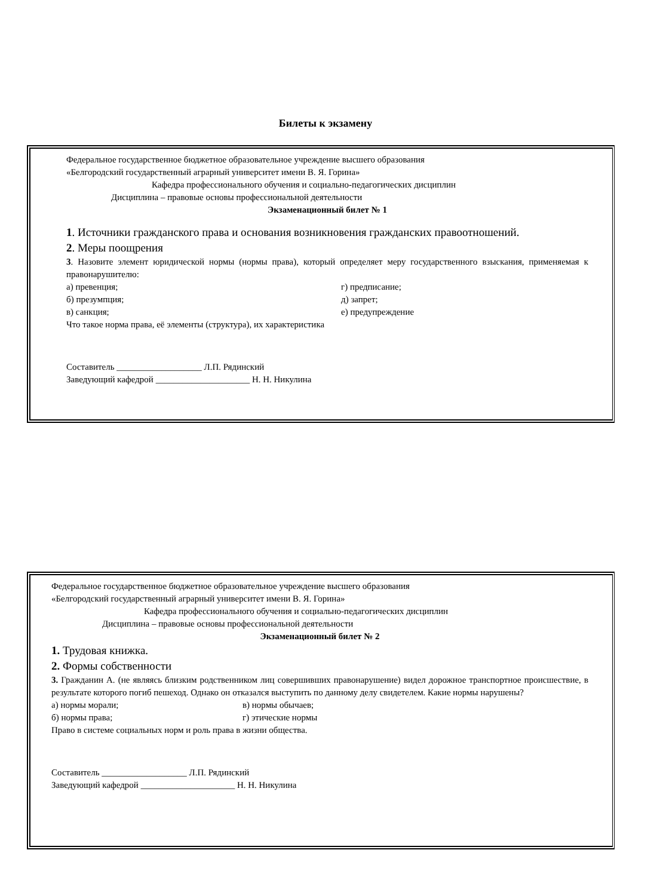Билеты к экзамену
Федеральное государственное бюджетное образовательное учреждение высшего образования
«Белгородский государственный аграрный университет имени В. Я. Горина»
Кафедра профессионального обучения и социально-педагогических дисциплин
Дисциплина – правовые основы профессиональной деятельности
Экзаменационный билет № 1
1. Источники гражданского права и основания возникновения гражданских правоотношений.
2. Меры поощрения
3. Назовите элемент юридической нормы (нормы права), который определяет меру государственного взыскания, применяемая к правонарушителю:
а) превенция; г) предписание;
б) презумпция; д) запрет;
в) санкция; е) предупреждение
Что такое норма права, её элементы (структура), их характеристика
Составитель ___________________ Л.П. Рядинский
Заведующий кафедрой _____________________ Н. Н. Никулина
Федеральное государственное бюджетное образовательное учреждение высшего образования
«Белгородский государственный аграрный университет имени В. Я. Горина»
Кафедра профессионального обучения и социально-педагогических дисциплин
Дисциплина – правовые основы профессиональной деятельности
Экзаменационный билет № 2
1. Трудовая книжка.
2. Формы собственности
3. Гражданин А. (не являясь близким родственником лиц совершивших правонарушение) видел дорожное транспортное происшествие, в результате которого погиб пешеход. Однако он отказался выступить по данному делу свидетелем. Какие нормы нарушены?
а) нормы морали; в) нормы обычаев;
б) нормы права; г) этические нормы
Право в системе социальных норм и роль права в жизни общества.
Составитель ___________________ Л.П. Рядинский
Заведующий кафедрой _____________________ Н. Н. Никулина